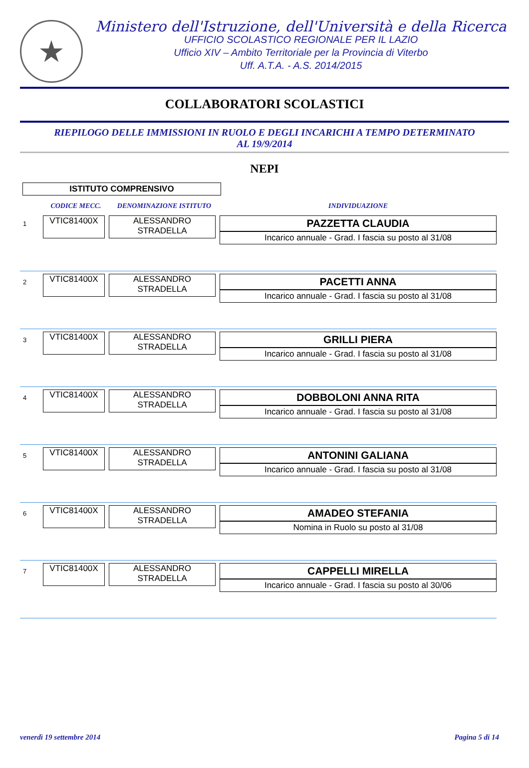★
Ministero dell'Istruzione, dell'Università e della Ricerca
UFFICIO SCOLASTICO REGIONALE PER IL LAZIO
Ufficio XIV – Ambito Territoriale per la Provincia di Viterbo
Uff. A.T.A. - A.S. 2014/2015
COLLABORATORI SCOLASTICI
RIEPILOGO DELLE IMMISSIONI IN RUOLO E DEGLI INCARICHI A TEMPO DETERMINATO
AL 19/9/2014
NEPI
ISTITUTO COMPRENSIVO
| | CODICE MECC. | DENOMINAZIONE ISTITUTO | INDIVIDUAZIONE |
| --- | --- | --- | --- |
| 1 | VTIC81400X | ALESSANDRO STRADELLA | PAZZETTA CLAUDIA Incarico annuale - Grad. I fascia su posto al 31/08 |
| 2 | VTIC81400X | ALESSANDRO STRADELLA | PACETTI ANNA Incarico annuale - Grad. I fascia su posto al 31/08 |
| 3 | VTIC81400X | ALESSANDRO STRADELLA | GRILLI PIERA Incarico annuale - Grad. I fascia su posto al 31/08 |
| 4 | VTIC81400X | ALESSANDRO STRADELLA | DOBBOLONI ANNA RITA Incarico annuale - Grad. I fascia su posto al 31/08 |
| 5 | VTIC81400X | ALESSANDRO STRADELLA | ANTONINI GALIANA Incarico annuale - Grad. I fascia su posto al 31/08 |
| 6 | VTIC81400X | ALESSANDRO STRADELLA | AMADEO STEFANIA Nomina in Ruolo su posto al 31/08 |
| 7 | VTIC81400X | ALESSANDRO STRADELLA | CAPPELLI MIRELLA Incarico annuale - Grad. I fascia su posto al 30/06 |
venerdì 19 settembre 2014 Pagina 5 di 14